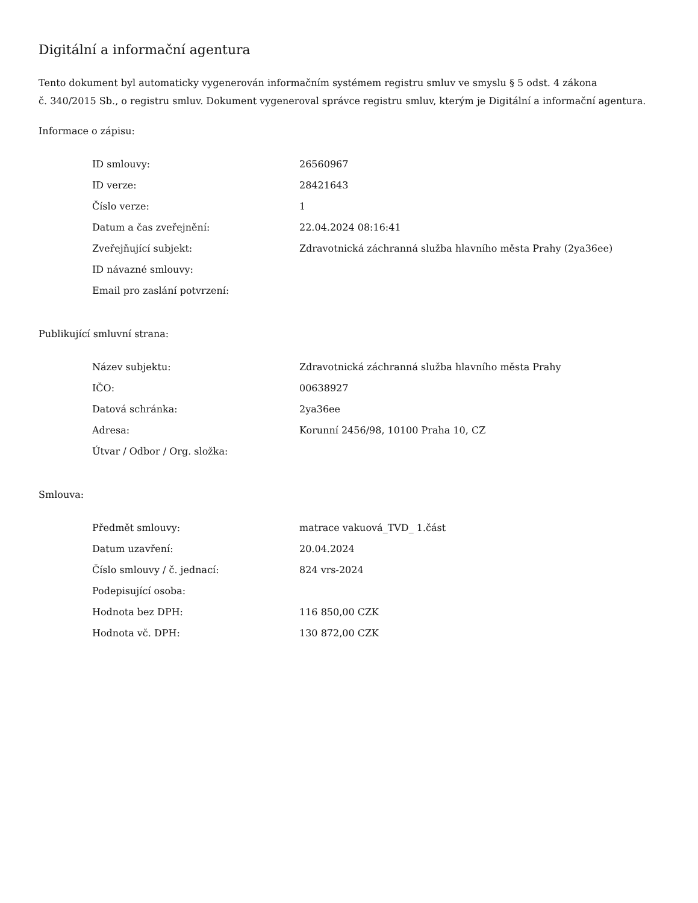Digitální a informační agentura
Tento dokument byl automaticky vygenerován informačním systémem registru smluv ve smyslu § 5 odst. 4 zákona
č. 340/2015 Sb., o registru smluv. Dokument vygeneroval správce registru smluv, kterým je Digitální a informační agentura.
Informace o zápisu:
| ID smlouvy: | 26560967 |
| ID verze: | 28421643 |
| Číslo verze: | 1 |
| Datum a čas zveřejnění: | 22.04.2024 08:16:41 |
| Zveřejňující subjekt: | Zdravotnická záchranná služba hlavního města Prahy (2ya36ee) |
| ID návazné smlouvy: | |
| Email pro zaslání potvrzení: | |
Publikující smluvní strana:
| Název subjektu: | Zdravotnická záchranná služba hlavního města Prahy |
| IČO: | 00638927 |
| Datová schránka: | 2ya36ee |
| Adresa: | Korunní 2456/98, 10100 Praha 10, CZ |
| Útvar / Odbor / Org. složka: | |
Smlouva:
| Předmět smlouvy: | matrace vakuová_TVD_ 1.část |
| Datum uzavření: | 20.04.2024 |
| Číslo smlouvy / č. jednací: | 824 vrs-2024 |
| Podepisující osoba: | |
| Hodnota bez DPH: | 116 850,00 CZK |
| Hodnota vč. DPH: | 130 872,00 CZK |